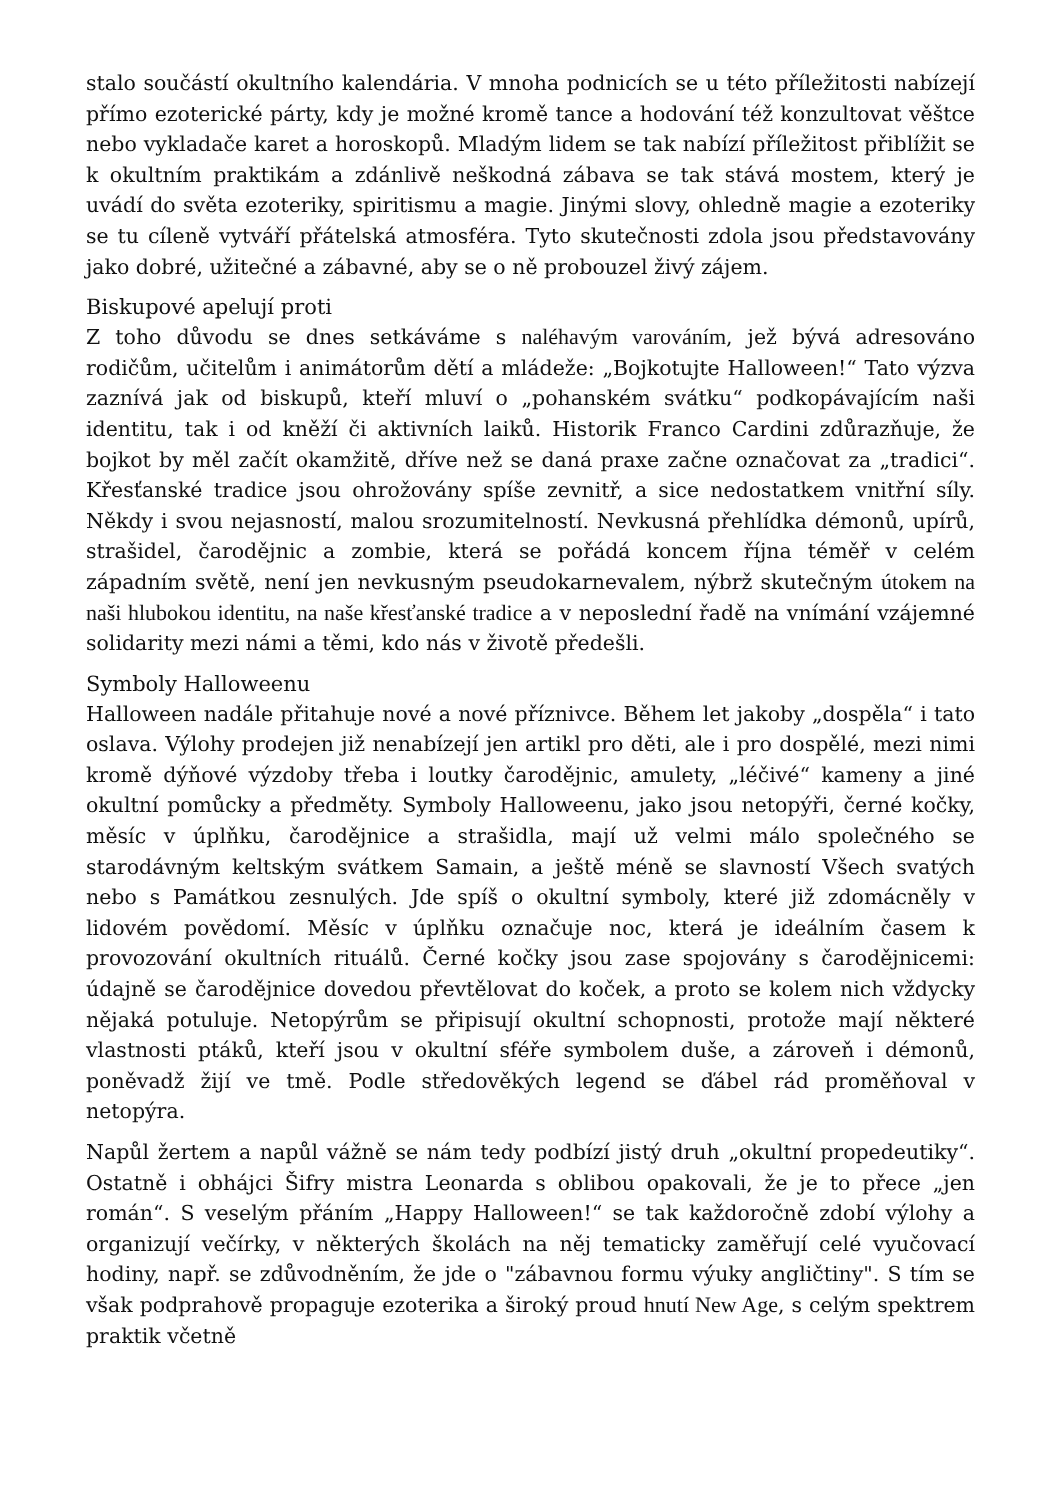stalo součástí okultního kalendária. V mnoha podnicích se u této příležitosti nabízejí přímo ezoterické párty, kdy je možné kromě tance a hodování též konzultovat věštce nebo vykladače karet a horoskopů. Mladým lidem se tak nabízí příležitost přiblížit se k okultním praktikám a zdánlivě neškodná zábava se tak stává mostem, který je uvádí do světa ezoteriky, spiritismu a magie. Jinými slovy, ohledně magie a ezoteriky se tu cíleně vytváří přátelská atmosféra. Tyto skutečnosti zdola jsou představovány jako dobré, užitečné a zábavné, aby se o ně probouzel živý zájem.
Biskupové apelují proti
Z toho důvodu se dnes setkáváme s naléhavým varováním, jež bývá adresováno rodičům, učitelům i animátorům dětí a mládeže: „Bojkotujte Halloween!“ Tato výzva zaznívá jak od biskupů, kteří mluví o „pohanském svátku“ podkopávajícím naši identitu, tak i od kněží či aktivních laiků. Historik Franco Cardini zdůrazňuje, že bojkot by měl začít okamžitě, dříve než se daná praxe začne označovat za „tradici“. Křesťanské tradice jsou ohrožovány spíše zevnitř, a sice nedostatkem vnitřní síly. Někdy i svou nejasností, malou srozumitelností. Nevkusná přehlídka démonů, upírů, strašidel, čarodějnic a zombie, která se pořádá koncem října téměř v celém západním světě, není jen nevkusným pseudokarnevalem, nýbrž skutečným útokem na naši hlubokou identitu, na naše křesťanské tradice a v neposlední řadě na vnímání vzájemné solidarity mezi námi a těmi, kdo nás v životě předešli.
Symboly Halloweenu
Halloween nadále přitahuje nové a nové příznivce. Během let jakoby „dospěla“ i tato oslava. Výlohy prodejen již nenabízejí jen artikl pro děti, ale i pro dospělé, mezi nimi kromě dýňové výzdoby třeba i loutky čarodějnic, amulety, „léčivé“ kameny a jiné okultní pomůcky a předměty. Symboly Halloweenu, jako jsou netopýři, černé kočky, měsíc v úplňku, čarodějnice a strašidla, mají už velmi málo společného se starodávným keltským svátkem Samain, a ještě méně se slavností Všech svatých nebo s Památkou zesnulých. Jde spíš o okultní symboly, které již zdomácněly v lidovém povědomí. Měsíc v úplňku označuje noc, která je ideálním časem k provozování okultních rituálů. Černé kočky jsou zase spojovány s čarodějnicemi: údajně se čarodějnice dovedou převtělovat do koček, a proto se kolem nich vždycky nějaká potuluje. Netopýrům se připisují okultní schopnosti, protože mají některé vlastnosti ptáků, kteří jsou v okultní sféře symbolem duše, a zároveň i démonů, poněvadž žijí ve tmě. Podle středověkých legend se ďábel rád proměňoval v netopýra.
Napůl žertem a napůl vážně se nám tedy podbízí jistý druh „okultní propedeutiky“. Ostatně i obhájci Šifry mistra Leonarda s oblibou opakovali, že je to přece „jen román“. S veselým přáním „Happy Halloween!“ se tak každoročně zdobí výlohy a organizují večírky, v některých školách na něj tematicky zaměřují celé vyučovací hodiny, např. se zdůvodněním, že jde o "zábavnou formu výuky angličtiny". S tím se však podprahově propaguje ezoterika a široký proud hnutí New Age, s celým spektrem praktik včetně